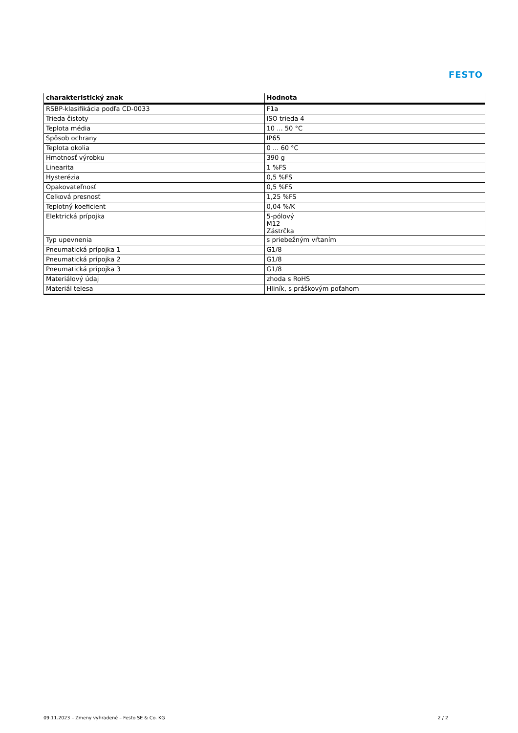FESTO
| charakteristický znak | Hodnota |
| --- | --- |
| RSBP-klasifikácia podľa CD-0033 | F1a |
| Trieda čistoty | ISO trieda 4 |
| Teplota média | 10 ... 50 °C |
| Spôsob ochrany | IP65 |
| Teplota okolia | 0 ... 60 °C |
| Hmotnosť výrobku | 390 g |
| Linearita | 1 %FS |
| Hysterézia | 0,5 %FS |
| Opakovateľnosť | 0,5 %FS |
| Celková presnosť | 1,25 %FS |
| Teplotný koeficient | 0,04 %/K |
| Elektrická prípojka | 5-pólový M12 Zástrčka |
| Typ upevnenia | s priebežným vŕtaním |
| Pneumatická prípojka 1 | G1/8 |
| Pneumatická prípojka 2 | G1/8 |
| Pneumatická prípojka 3 | G1/8 |
| Materiálový údaj | zhoda s RoHS |
| Materiál telesa | Hliník, s práškovým poťahom |
09.11.2023 – Zmeny vyhradené – Festo SE & Co. KG 2 / 2